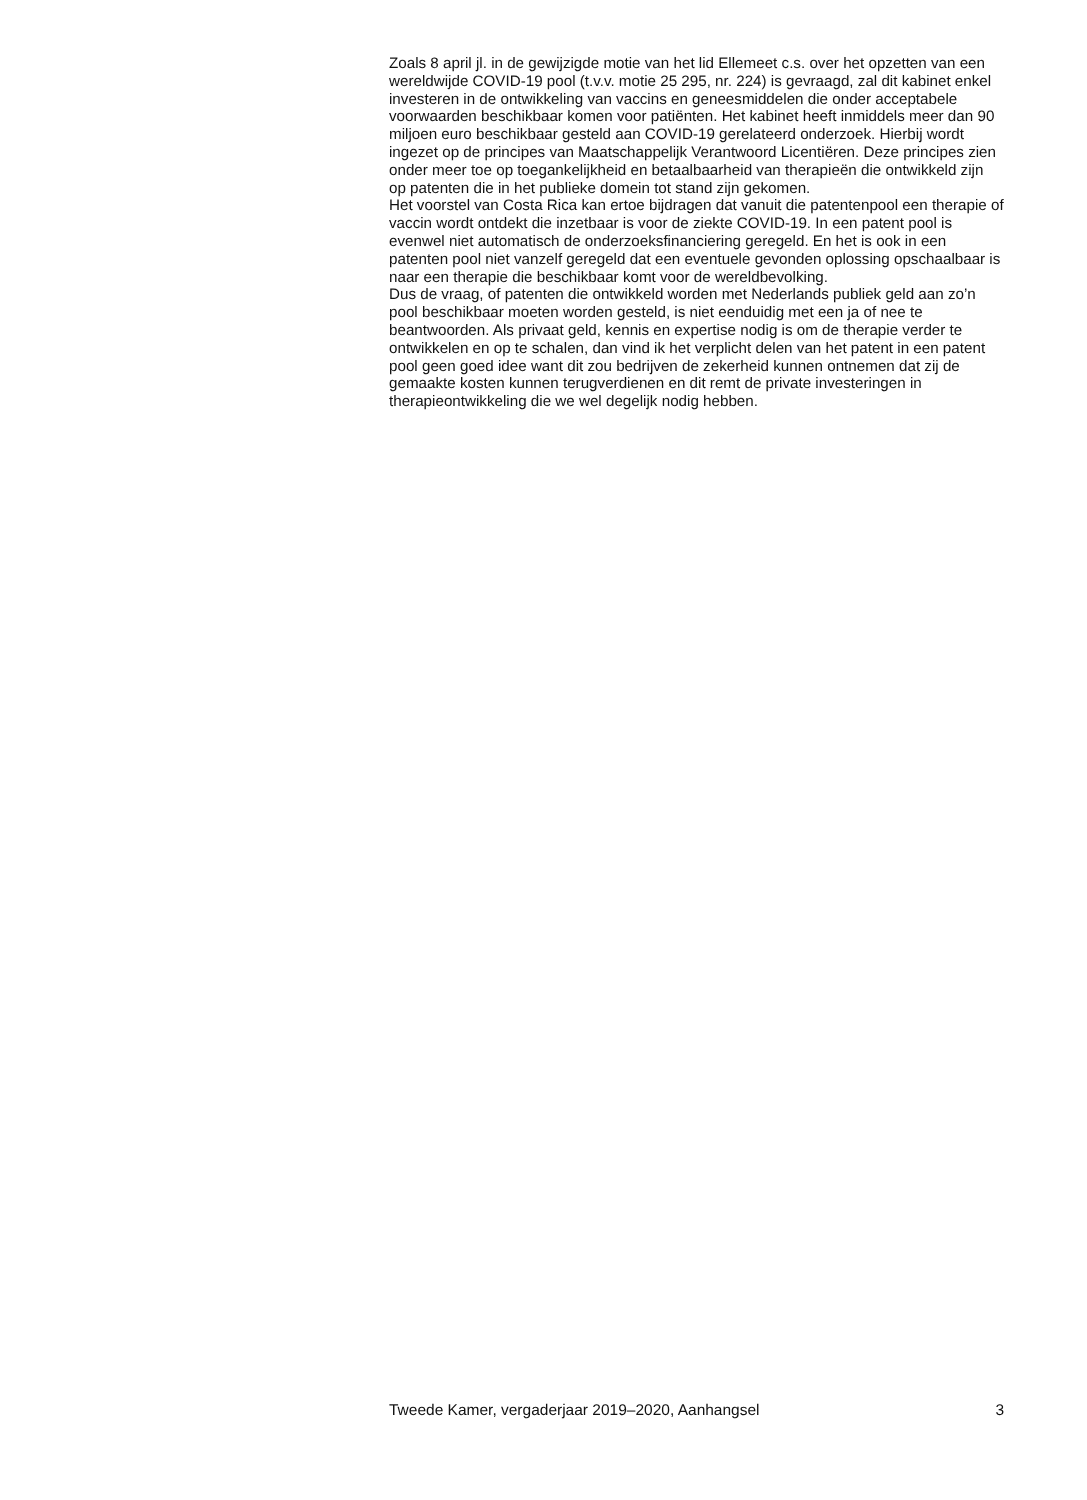Zoals 8 april jl. in de gewijzigde motie van het lid Ellemeet c.s. over het opzetten van een wereldwijde COVID-19 pool (t.v.v. motie 25 295, nr. 224) is gevraagd, zal dit kabinet enkel investeren in de ontwikkeling van vaccins en geneesmiddelen die onder acceptabele voorwaarden beschikbaar komen voor patiënten. Het kabinet heeft inmiddels meer dan 90 miljoen euro beschikbaar gesteld aan COVID-19 gerelateerd onderzoek. Hierbij wordt ingezet op de principes van Maatschappelijk Verantwoord Licentiëren. Deze principes zien onder meer toe op toegankelijkheid en betaalbaarheid van therapieën die ontwikkeld zijn op patenten die in het publieke domein tot stand zijn gekomen.
Het voorstel van Costa Rica kan ertoe bijdragen dat vanuit die patentenpool een therapie of vaccin wordt ontdekt die inzetbaar is voor de ziekte COVID-19. In een patent pool is evenwel niet automatisch de onderzoeksfinanciering geregeld. En het is ook in een patenten pool niet vanzelf geregeld dat een eventuele gevonden oplossing opschaalbaar is naar een therapie die beschikbaar komt voor de wereldbevolking.
Dus de vraag, of patenten die ontwikkeld worden met Nederlands publiek geld aan zo’n pool beschikbaar moeten worden gesteld, is niet eenduidig met een ja of nee te beantwoorden. Als privaat geld, kennis en expertise nodig is om de therapie verder te ontwikkelen en op te schalen, dan vind ik het verplicht delen van het patent in een patent pool geen goed idee want dit zou bedrijven de zekerheid kunnen ontnemen dat zij de gemaakte kosten kunnen terugverdienen en dit remt de private investeringen in therapieontwikkeling die we wel degelijk nodig hebben.
Tweede Kamer, vergaderjaar 2019–2020, Aanhangsel 3